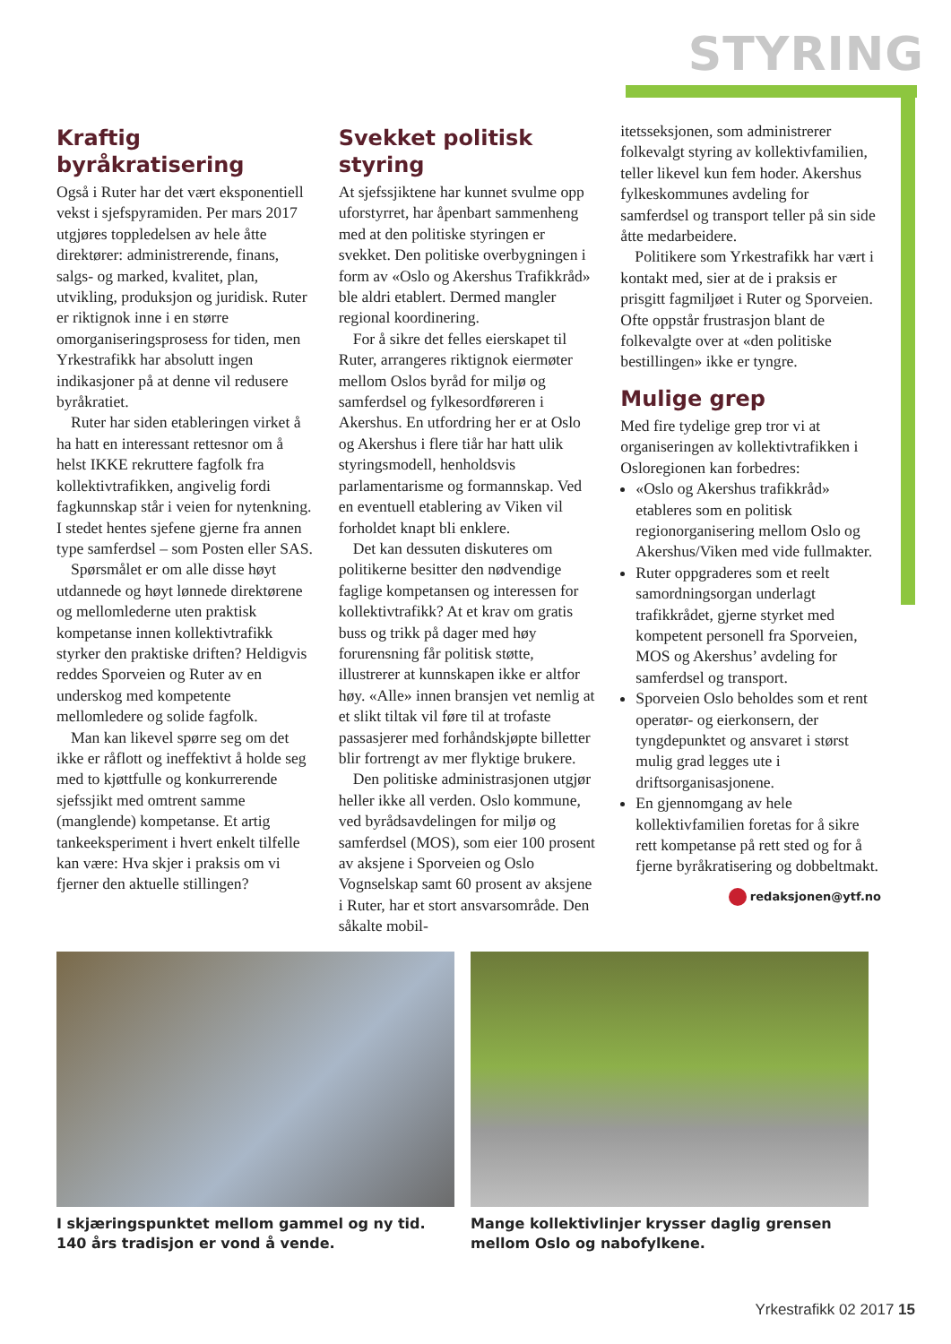STYRING
Kraftig byråkratisering
Også i Ruter har det vært eksponentiell vekst i sjefspyramiden. Per mars 2017 utgjøres toppledelsen av hele åtte direktører: administrerende, finans, salgs- og marked, kvalitet, plan, utvikling, produksjon og juridisk. Ruter er riktignok inne i en større omorganiseringsprosess for tiden, men Yrkestrafikk har absolutt ingen indikasjoner på at denne vil redusere byråkratiet.
Ruter har siden etableringen virket å ha hatt en interessant rettesnor om å helst IKKE rekruttere fagfolk fra kollektivtrafikken, angivelig fordi fagkunnskap står i veien for nytenkning. I stedet hentes sjefene gjerne fra annen type samferdsel – som Posten eller SAS.
Spørsmålet er om alle disse høyt utdannede og høyt lønnede direktørene og mellomlederne uten praktisk kompetanse innen kollektivtrafikk styrker den praktiske driften? Heldigvis reddes Sporveien og Ruter av en underskog med kompetente mellomledere og solide fagfolk.
Man kan likevel spørre seg om det ikke er råflott og ineffektivt å holde seg med to kjøttfulle og konkurrerende sjefssjikt med omtrent samme (manglende) kompetanse. Et artig tankeeksperiment i hvert enkelt tilfelle kan være: Hva skjer i praksis om vi fjerner den aktuelle stillingen?
Svekket politisk styring
At sjefssjiktene har kunnet svulme opp uforstyrret, har åpenbart sammenheng med at den politiske styringen er svekket. Den politiske overbygningen i form av «Oslo og Akershus Trafikkråd» ble aldri etablert. Dermed mangler regional koordinering.
For å sikre det felles eierskapet til Ruter, arrangeres riktignok eiermøter mellom Oslos byråd for miljø og samferdsel og fylkesordføreren i Akershus. En utfordring her er at Oslo og Akershus i flere tiår har hatt ulik styringsmodell, henholdsvis parlamentarisme og formannskap. Ved en eventuell etablering av Viken vil forholdet knapt bli enklere.
Det kan dessuten diskuteres om politikerne besitter den nødvendige faglige kompetansen og interessen for kollektivtrafikk? At et krav om gratis buss og trikk på dager med høy forurensning får politisk støtte, illustrerer at kunnskapen ikke er altfor høy. «Alle» innen bransjen vet nemlig at et slikt tiltak vil føre til at trofaste passasjerer med forhåndskjøpte billetter blir fortrengt av mer flyktige brukere.
Den politiske administrasjonen utgjør heller ikke all verden. Oslo kommune, ved byrådsavdelingen for miljø og samferdsel (MOS), som eier 100 prosent av aksjene i Sporveien og Oslo Vognselskap samt 60 prosent av aksjene i Ruter, har et stort ansvarsområde. Den såkalte mobil-
itetsseksjonen, som administrerer folkevalgt styring av kollektivfamilien, teller likevel kun fem hoder. Akershus fylkeskommunes avdeling for samferdsel og transport teller på sin side åtte medarbeidere.
Politikere som Yrkestrafikk har vært i kontakt med, sier at de i praksis er prisgitt fagmiljøet i Ruter og Sporveien. Ofte oppstår frustrasjon blant de folkevalgte over at «den politiske bestillingen» ikke er tyngre.
Mulige grep
Med fire tydelige grep tror vi at organiseringen av kollektivtrafikken i Osloregionen kan forbedres:
«Oslo og Akershus trafikkråd» etableres som en politisk regionorganisering mellom Oslo og Akershus/Viken med vide fullmakter.
Ruter oppgraderes som et reelt samordningsorgan underlagt trafikkrådet, gjerne styrket med kompetent personell fra Sporveien, MOS og Akershus’ avdeling for samferdsel og transport.
Sporveien Oslo beholdes som et rent operatør- og eierkonsern, der tyngdepunktet og ansvaret i størst mulig grad legges ute i driftsorganisasjonene.
En gjennomgang av hele kollektivfamilien foretas for å sikre rett kompetanse på rett sted og for å fjerne byråkratisering og dobbeltmakt.
redaksjonen@ytf.no
I skjæringspunktet mellom gammel og ny tid. 140 års tradisjon er vond å vende.
Mange kollektivlinjer krysser daglig grensen mellom Oslo og nabofylkene.
Yrkestrafikk 02 2017 15